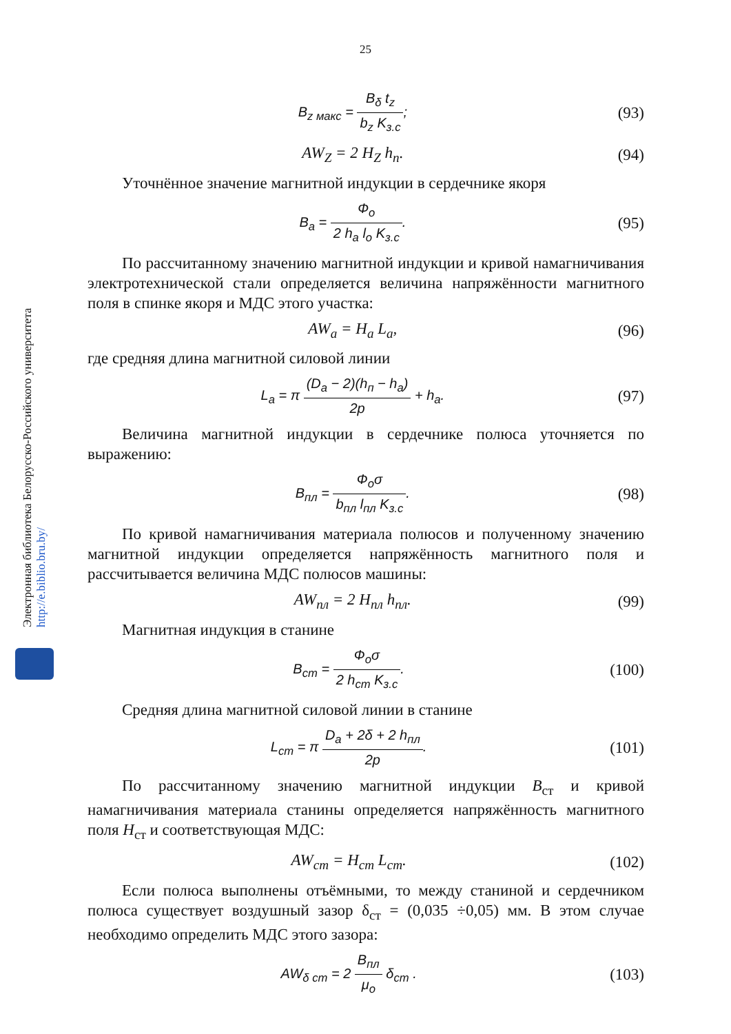25
Электронная библиотека Белорусско-Российского университета
http://e.biblio.bru.by/
B<sub>z макс</sub> = B<sub>δ</sub> t<sub>z</sub> b<sub>z</sub> K<sub>з.с</sub>;
(93)
AW<sub>Z</sub> = 2 H<sub>Z</sub> h<sub>п</sub>. (94)
Уточнённое значение магнитной индукции в сердечнике якоря
B<sub>a</sub> = Ф<sub>о</sub> 2 h<sub>a</sub> l<sub>о</sub> K<sub>з.с</sub>.
(95)
По рассчитанному значению магнитной индукции и кривой намагничивания электротехнической стали определяется величина напряжённости магнитного поля в спинке якоря и МДС этого участка:
AW<sub>a</sub> = H<sub>a</sub> L<sub>a</sub>, (96)
где средняя длина магнитной силовой линии
L<sub>a</sub> = π (D<sub>a</sub> − 2)(h<sub>п</sub> − h<sub>a</sub>) 2p + h<sub>a</sub>.
(97)
Величина магнитной индукции в сердечнике полюса уточняется по выражению:
B<sub>пл</sub> = Ф<sub>о</sub>σ b<sub>пл</sub> l<sub>пл</sub> K<sub>з.с</sub>.
(98)
По кривой намагничивания материала полюсов и полученному значению магнитной индукции определяется напряжённость магнитного поля и рассчитывается величина МДС полюсов машины:
AW<sub>пл</sub> = 2 H<sub>пл</sub> h<sub>пл</sub>. (99)
Магнитная индукция в станине
B<sub>ст</sub> = Ф<sub>о</sub>σ 2 h<sub>ст</sub> K<sub>з.с</sub>.
(100)
Средняя длина магнитной силовой линии в станине
L<sub>ст</sub> = π D<sub>a</sub> + 2δ + 2 h<sub>пл</sub> 2p.
(101)
По рассчитанному значению магнитной индукции B<sub>ст</sub> и кривой намагничивания материала станины определяется напряжённость магнитного поля H<sub>ст</sub> и соответствующая МДС:
AW<sub>ст</sub> = H<sub>ст</sub> L<sub>ст</sub>. (102)
Если полюса выполнены отъёмными, то между станиной и сердечником полюса существует воздушный зазор δ<sub>ст</sub> = (0,035 ÷0,05) мм. В этом случае необходимо определить МДС этого зазора:
AW<sub>δ ст</sub> = 2 B<sub>пл</sub> μ<sub>о</sub> δ<sub>ст</sub> .
(103)